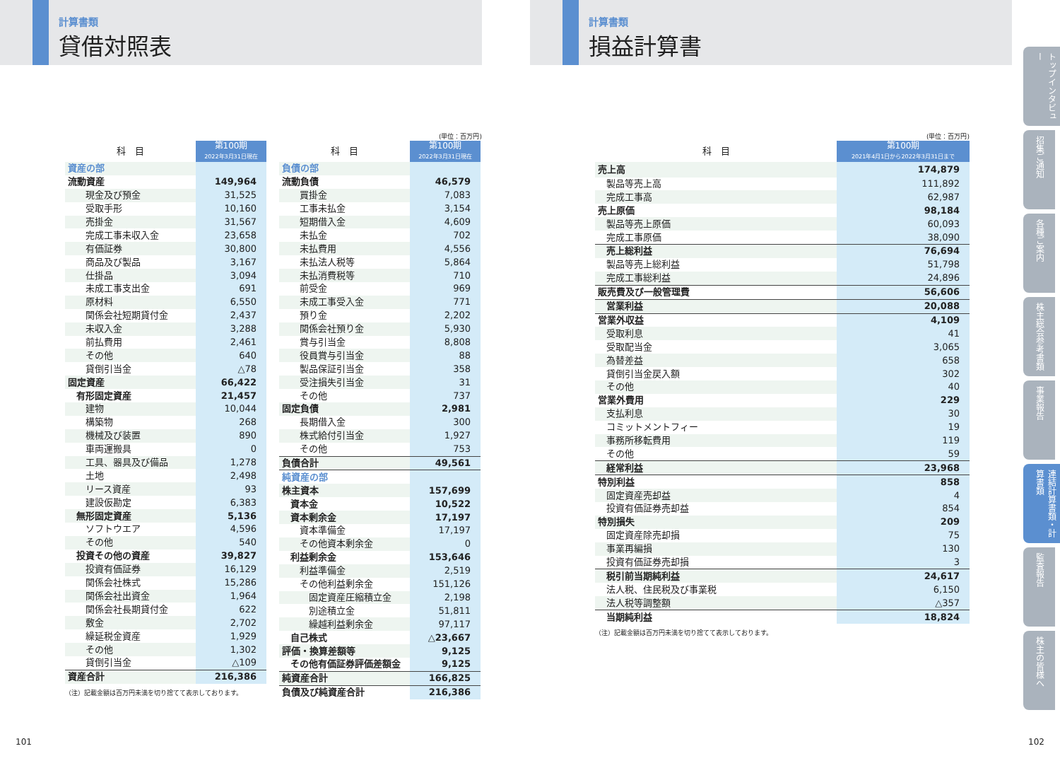計算書類
貸借対照表
計算書類
損益計算書
(単位：百万円)
| 科 目 | 第100期 2022年3月31日現在 |
| --- | --- |
| 資産の部 | |
| 流動資産 | 149,964 |
| 現金及び預金 | 31,525 |
| 受取手形 | 10,160 |
| 売掛金 | 31,567 |
| 完成工事未収入金 | 23,658 |
| 有価証券 | 30,800 |
| 商品及び製品 | 3,167 |
| 仕掛品 | 3,094 |
| 未成工事支出金 | 691 |
| 原材料 | 6,550 |
| 関係会社短期貸付金 | 2,437 |
| 未収入金 | 3,288 |
| 前払費用 | 2,461 |
| その他 | 640 |
| 貸倒引当金 | △78 |
| 固定資産 | 66,422 |
| 有形固定資産 | 21,457 |
| 建物 | 10,044 |
| 構築物 | 268 |
| 機械及び装置 | 890 |
| 車両運搬具 | 0 |
| 工具、器具及び備品 | 1,278 |
| 土地 | 2,498 |
| リース資産 | 93 |
| 建設仮勘定 | 6,383 |
| 無形固定資産 | 5,136 |
| ソフトウエア | 4,596 |
| その他 | 540 |
| 投資その他の資産 | 39,827 |
| 投資有価証券 | 16,129 |
| 関係会社株式 | 15,286 |
| 関係会社出資金 | 1,964 |
| 関係会社長期貸付金 | 622 |
| 敷金 | 2,702 |
| 繰延税金資産 | 1,929 |
| その他 | 1,302 |
| 貸倒引当金 | △109 |
| 資産合計 | 216,386 |
（注）記載金額は百万円未満を切り捨てて表示しております。
| 科 目 | 第100期 2022年3月31日現在 |
| --- | --- |
| 負債の部 | |
| 流動負債 | 46,579 |
| 買掛金 | 7,083 |
| 工事未払金 | 3,154 |
| 短期借入金 | 4,609 |
| 未払金 | 702 |
| 未払費用 | 4,556 |
| 未払法人税等 | 5,864 |
| 未払消費税等 | 710 |
| 前受金 | 969 |
| 未成工事受入金 | 771 |
| 預り金 | 2,202 |
| 関係会社預り金 | 5,930 |
| 賞与引当金 | 8,808 |
| 役員賞与引当金 | 88 |
| 製品保証引当金 | 358 |
| 受注損失引当金 | 31 |
| その他 | 737 |
| 固定負債 | 2,981 |
| 長期借入金 | 300 |
| 株式給付引当金 | 1,927 |
| その他 | 753 |
| 負債合計 | 49,561 |
| 純資産の部 | |
| 株主資本 | 157,699 |
| 資本金 | 10,522 |
| 資本剰余金 | 17,197 |
| 資本準備金 | 17,197 |
| その他資本剰余金 | 0 |
| 利益剰余金 | 153,646 |
| 利益準備金 | 2,519 |
| その他利益剰余金 | 151,126 |
| 固定資産圧縮積立金 | 2,198 |
| 別途積立金 | 51,811 |
| 繰越利益剰余金 | 97,117 |
| 自己株式 | △23,667 |
| 評価・換算差額等 | 9,125 |
| その他有価証券評価差額金 | 9,125 |
| 純資産合計 | 166,825 |
| 負債及び純資産合計 | 216,386 |
(単位：百万円)
| 科 目 | 第100期 2021年4月1日から2022年3月31日まで |
| --- | --- |
| 売上高 | 174,879 |
| 製品等売上高 | 111,892 |
| 完成工事高 | 62,987 |
| 売上原価 | 98,184 |
| 製品等売上原価 | 60,093 |
| 完成工事原価 | 38,090 |
| 売上総利益 | 76,694 |
| 製品等売上総利益 | 51,798 |
| 完成工事総利益 | 24,896 |
| 販売費及び一般管理費 | 56,606 |
| 営業利益 | 20,088 |
| 営業外収益 | 4,109 |
| 受取利息 | 41 |
| 受取配当金 | 3,065 |
| 為替差益 | 658 |
| 貸倒引当金戻入額 | 302 |
| その他 | 40 |
| 営業外費用 | 229 |
| 支払利息 | 30 |
| コミットメントフィー | 19 |
| 事務所移転費用 | 119 |
| その他 | 59 |
| 経常利益 | 23,968 |
| 特別利益 | 858 |
| 固定資産売却益 | 4 |
| 投資有価証券売却益 | 854 |
| 特別損失 | 209 |
| 固定資産除売却損 | 75 |
| 事業再編損 | 130 |
| 投資有価証券売却損 | 3 |
| 税引前当期純利益 | 24,617 |
| 法人税、住民税及び事業税 | 6,150 |
| 法人税等調整額 | △357 |
| 当期純利益 | 18,824 |
（注）記載金額は百万円未満を切り捨てて表示しております。
トップインタビュー
招集ご通知
各種ご案内
株主総会参考書類
事業報告
連結計算書類・計算書類
監査報告
株主の皆様へ
101 102